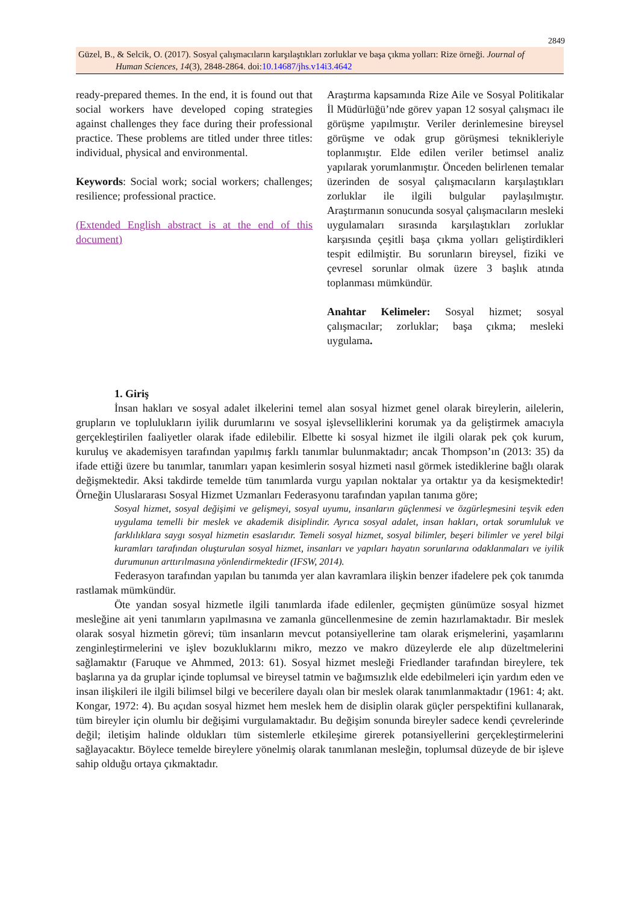2849
Güzel, B., & Selcik, O. (2017). Sosyal çalışmacıların karşılaştıkları zorluklar ve başa çıkma yolları: Rize örneği. Journal of
Human Sciences, 14(3), 2848-2864. doi:10.14687/jhs.v14i3.4642
ready-prepared themes. In the end, it is found out that social workers have developed coping strategies against challenges they face during their professional practice. These problems are titled under three titles: individual, physical and environmental.
Keywords: Social work; social workers; challenges; resilience; professional practice.
(Extended English abstract is at the end of this document)
Araştırma kapsamında Rize Aile ve Sosyal Politikalar İl Müdürlüğü’nde görev yapan 12 sosyal çalışmacı ile görüşme yapılmıştır. Veriler derinlemesine bireysel görüşme ve odak grup görüşmesi teknikleriyle toplanmıştır. Elde edilen veriler betimsel analiz yapılarak yorumlanmıştır. Önceden belirlenen temalar üzerinden de sosyal çalışmacıların karşılaştıkları zorluklar ile ilgili bulgular paylaşılmıştır. Araştırmanın sonucunda sosyal çalışmacıların mesleki uygulamaları sırasında karşılaştıkları zorluklar karşısında çeşitli başa çıkma yolları geliştirdikleri tespit edilmiştir. Bu sorunların bireysel, fiziki ve çevresel sorunlar olmak üzere 3 başlık atında toplanması mümkündür.
Anahtar Kelimeler: Sosyal hizmet; sosyal çalışmacılar; zorluklar; başa çıkma; mesleki uygulama.
1. Giriş
İnsan hakları ve sosyal adalet ilkelerini temel alan sosyal hizmet genel olarak bireylerin, ailelerin, grupların ve toplulukların iyilik durumlarını ve sosyal işlevselliklerini korumak ya da geliştirmek amacıyla gerçekleştirilen faaliyetler olarak ifade edilebilir. Elbette ki sosyal hizmet ile ilgili olarak pek çok kurum, kuruluş ve akademisyen tarafından yapılmış farklı tanımlar bulunmaktadır; ancak Thompson’ın (2013: 35) da ifade ettiği üzere bu tanımlar, tanımları yapan kesimlerin sosyal hizmeti nasıl görmek istediklerine bağlı olarak değişmektedir. Aksi takdirde temelde tüm tanımlarda vurgu yapılan noktalar ya ortaktır ya da kesişmektedir! Örneğin Uluslararası Sosyal Hizmet Uzmanları Federasyonu tarafından yapılan tanıma göre;
Sosyal hizmet, sosyal değişimi ve gelişmeyi, sosyal uyumu, insanların güçlenmesi ve özgürleşmesini teşvik eden uygulama temelli bir meslek ve akademik disiplindir. Ayrıca sosyal adalet, insan hakları, ortak sorumluluk ve farklılıklara saygı sosyal hizmetin esaslarıdır. Temeli sosyal hizmet, sosyal bilimler, beşeri bilimler ve yerel bilgi kuramları tarafından oluşturulan sosyal hizmet, insanları ve yapıları hayatın sorunlarına odaklanmaları ve iyilik durumunun arttırılmasına yönlendirmektedir (IFSW, 2014).
Federasyon tarafından yapılan bu tanımda yer alan kavramlara ilişkin benzer ifadelere pek çok tanımda rastlamak mümkündür.
Öte yandan sosyal hizmetle ilgili tanımlarda ifade edilenler, geçmişten günümüze sosyal hizmet mesleğine ait yeni tanımların yapılmasına ve zamanla güncellenmesine de zemin hazırlamaktadır. Bir meslek olarak sosyal hizmetin görevi; tüm insanların mevcut potansiyellerine tam olarak erişmelerini, yaşamlarını zenginleştirmelerini ve işlev bozukluklarını mikro, mezzo ve makro düzeylerde ele alıp düzeltmelerini sağlamaktır (Faruque ve Ahmmed, 2013: 61). Sosyal hizmet mesleği Friedlander tarafından bireylere, tek başlarına ya da gruplar içinde toplumsal ve bireysel tatmin ve bağımsızlık elde edebilmeleri için yardım eden ve insan ilişkileri ile ilgili bilimsel bilgi ve becerilere dayalı olan bir meslek olarak tanımlanmaktadır (1961: 4; akt. Kongar, 1972: 4). Bu açıdan sosyal hizmet hem meslek hem de disiplin olarak güçler perspektifini kullanarak, tüm bireyler için olumlu bir değişimi vurgulamaktadır. Bu değişim sonunda bireyler sadece kendi çevrelerinde değil; iletişim halinde oldukları tüm sistemlerle etkileşime girerek potansiyellerini gerçekleştirmelerini sağlayacaktır. Böylece temelde bireylere yönelmiş olarak tanımlanan mesleğin, toplumsal düzeyde de bir işleve sahip olduğu ortaya çıkmaktadır.